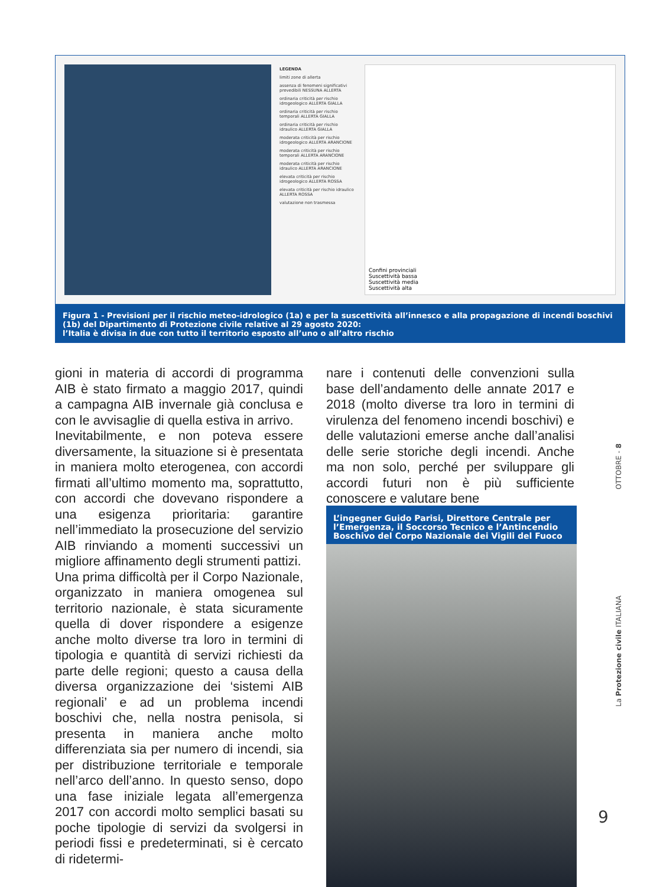LEGENDA
limiti zone di allerta
assenza di fenomeni significativi prevedibili NESSUNA ALLERTA
ordinaria criticità per rischio idrogeologico ALLERTA GIALLA
ordinaria criticità per rischio temporali ALLERTA GIALLA
ordinaria criticità per rischio idraulico ALLERTA GIALLA
moderata criticità per rischio idrogeologico ALLERTA ARANCIONE
moderata criticità per rischio temporali ALLERTA ARANCIONE
moderata criticità per rischio idraulico ALLERTA ARANCIONE
elevata criticità per rischio idrogeologico ALLERTA ROSSA
elevata criticità per rischio idraulico ALLERTA ROSSA
valutazione non trasmessa
Confini provinciali
Suscettività bassa
Suscettività media
Suscettività alta
Figura 1 - Previsioni per il rischio meteo-idrologico (1a) e per la suscettività all’innesco e alla propagazione di incendi boschivi (1b) del Dipartimento di Protezione civile relative al 29 agosto 2020:
l’Italia è divisa in due con tutto il territorio esposto all’uno o all’altro rischio
gioni in materia di accordi di programma AIB è stato firmato a maggio 2017, quindi a campagna AIB invernale già conclusa e con le avvisaglie di quella estiva in arrivo.
Inevitabilmente, e non poteva essere diversamente, la situazione si è presentata in maniera molto eterogenea, con accordi firmati all’ultimo momento ma, soprattutto, con accordi che dovevano rispondere a una esigenza prioritaria: garantire nell’immediato la prosecuzione del servizio AIB rinviando a momenti successivi un migliore affinamento degli strumenti pattizi.
Una prima difficoltà per il Corpo Nazionale, organizzato in maniera omogenea sul territorio nazionale, è stata sicuramente quella di dover rispondere a esigenze anche molto diverse tra loro in termini di tipologia e quantità di servizi richiesti da parte delle regioni; questo a causa della diversa organizzazione dei ‘sistemi AIB regionali’ e ad un problema incendi boschivi che, nella nostra penisola, si presenta in maniera anche molto differenziata sia per numero di incendi, sia per distribuzione territoriale e temporale nell’arco dell’anno. In questo senso, dopo una fase iniziale legata all’emergenza 2017 con accordi molto semplici basati su poche tipologie di servizi da svolgersi in periodi fissi e predeterminati, si è cercato di ridetermi-
nare i contenuti delle convenzioni sulla base dell’andamento delle annate 2017 e 2018 (molto diverse tra loro in termini di virulenza del fenomeno incendi boschivi) e delle valutazioni emerse anche dall’analisi delle serie storiche degli incendi. Anche ma non solo, perché per sviluppare gli accordi futuri non è più sufficiente conoscere e valutare bene
L’ingegner Guido Parisi, Direttore Centrale per l’Emergenza, il Soccorso Tecnico e l’Antincendio Boschivo del Corpo Nazionale dei Vigili del Fuoco
La Protezione civile ITALIANA OTTOBRE - 8
9